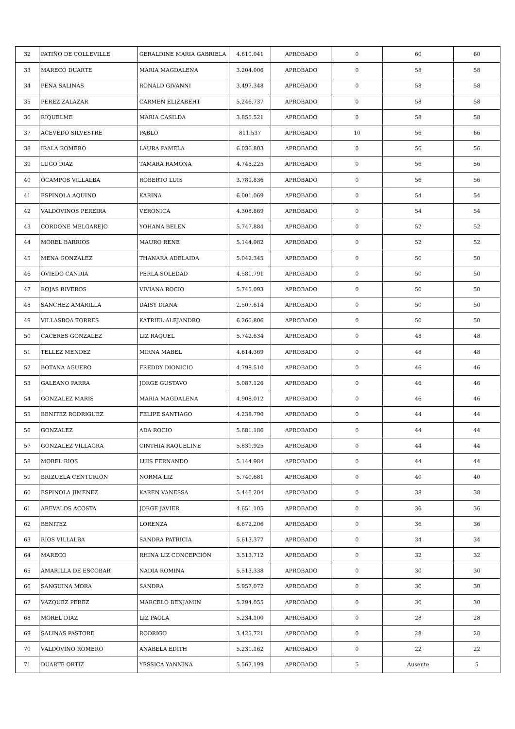| 32 | PATIÑO DE COLLEVILLE | GERALDINE MARIA GABRIELA | 4.610.041 | APROBADO | 0 | 60 | 60 |
| 33 | MARECO DUARTE | MARIA MAGDALENA | 3.204.006 | APROBADO | 0 | 58 | 58 |
| 34 | PEÑA SALINAS | RONALD GIVANNI | 3.497.348 | APROBADO | 0 | 58 | 58 |
| 35 | PEREZ ZALAZAR | CARMEN ELIZABEHT | 5.246.737 | APROBADO | 0 | 58 | 58 |
| 36 | RIQUELME | MARIA CASILDA | 3.855.521 | APROBADO | 0 | 58 | 58 |
| 37 | ACEVEDO SILVESTRE | PABLO | 811.537 | APROBADO | 10 | 56 | 66 |
| 38 | IRALA ROMERO | LAURA PAMELA | 6.036.803 | APROBADO | 0 | 56 | 56 |
| 39 | LUGO DIAZ | TAMARA RAMONA | 4.745.225 | APROBADO | 0 | 56 | 56 |
| 40 | OCAMPOS VILLALBA | ROBERTO LUIS | 3.789.836 | APROBADO | 0 | 56 | 56 |
| 41 | ESPINOLA AQUINO | KARINA | 6.001.069 | APROBADO | 0 | 54 | 54 |
| 42 | VALDOVINOS PEREIRA | VERONICA | 4.308.869 | APROBADO | 0 | 54 | 54 |
| 43 | CORDONE MELGAREJO | YOHANA BELEN | 5.747.884 | APROBADO | 0 | 52 | 52 |
| 44 | MOREL BARRIOS | MAURO RENE | 5.144.982 | APROBADO | 0 | 52 | 52 |
| 45 | MENA GONZALEZ | THANARA ADELAIDA | 5.042.345 | APROBADO | 0 | 50 | 50 |
| 46 | OVIEDO CANDIA | PERLA SOLEDAD | 4.581.791 | APROBADO | 0 | 50 | 50 |
| 47 | ROJAS RIVEROS | VIVIANA ROCIO | 5.745.093 | APROBADO | 0 | 50 | 50 |
| 48 | SANCHEZ AMARILLA | DAISY DIANA | 2.507.614 | APROBADO | 0 | 50 | 50 |
| 49 | VILLASBOA TORRES | KATRIEL ALEJANDRO | 6.260.806 | APROBADO | 0 | 50 | 50 |
| 50 | CACERES GONZALEZ | LIZ RAQUEL | 5.742.634 | APROBADO | 0 | 48 | 48 |
| 51 | TELLEZ MENDEZ | MIRNA MABEL | 4.614.369 | APROBADO | 0 | 48 | 48 |
| 52 | BOTANA AGUERO | FREDDY DIONICIO | 4.798.510 | APROBADO | 0 | 46 | 46 |
| 53 | GALEANO PARRA | JORGE GUSTAVO | 5.087.126 | APROBADO | 0 | 46 | 46 |
| 54 | GONZALEZ MARIS | MARIA MAGDALENA | 4.908.012 | APROBADO | 0 | 46 | 46 |
| 55 | BENITEZ RODRIGUEZ | FELIPE SANTIAGO | 4.238.790 | APROBADO | 0 | 44 | 44 |
| 56 | GONZALEZ | ADA ROCIO | 5.681.186 | APROBADO | 0 | 44 | 44 |
| 57 | GONZALEZ VILLAGRA | CINTHIA RAQUELINE | 5.839.925 | APROBADO | 0 | 44 | 44 |
| 58 | MOREL RIOS | LUIS FERNANDO | 5.144.984 | APROBADO | 0 | 44 | 44 |
| 59 | BRIZUELA CENTURION | NORMA LIZ | 5.740.681 | APROBADO | 0 | 40 | 40 |
| 60 | ESPINOLA JIMENEZ | KAREN VANESSA | 5.446.204 | APROBADO | 0 | 38 | 38 |
| 61 | AREVALOS ACOSTA | JORGE JAVIER | 4.651.105 | APROBADO | 0 | 36 | 36 |
| 62 | BENITEZ | LORENZA | 6.672.206 | APROBADO | 0 | 36 | 36 |
| 63 | RIOS VILLALBA | SANDRA PATRICIA | 5.613.377 | APROBADO | 0 | 34 | 34 |
| 64 | MARECO | RHINA LIZ CONCEPCIÓN | 3.513.712 | APROBADO | 0 | 32 | 32 |
| 65 | AMARILLA DE ESCOBAR | NADIA ROMINA | 5.513.338 | APROBADO | 0 | 30 | 30 |
| 66 | SANGUINA MORA | SANDRA | 5.957.072 | APROBADO | 0 | 30 | 30 |
| 67 | VAZQUEZ PEREZ | MARCELO BENJAMIN | 5.294.055 | APROBADO | 0 | 30 | 30 |
| 68 | MOREL DIAZ | LIZ PAOLA | 5.234.100 | APROBADO | 0 | 28 | 28 |
| 69 | SALINAS PASTORE | RODRIGO | 3.425.721 | APROBADO | 0 | 28 | 28 |
| 70 | VALDOVINO ROMERO | ANABELA EDITH | 5.231.162 | APROBADO | 0 | 22 | 22 |
| 71 | DUARTE ORTIZ | YESSICA YANNINA | 5.567.199 | APROBADO | 5 | Ausente | 5 |